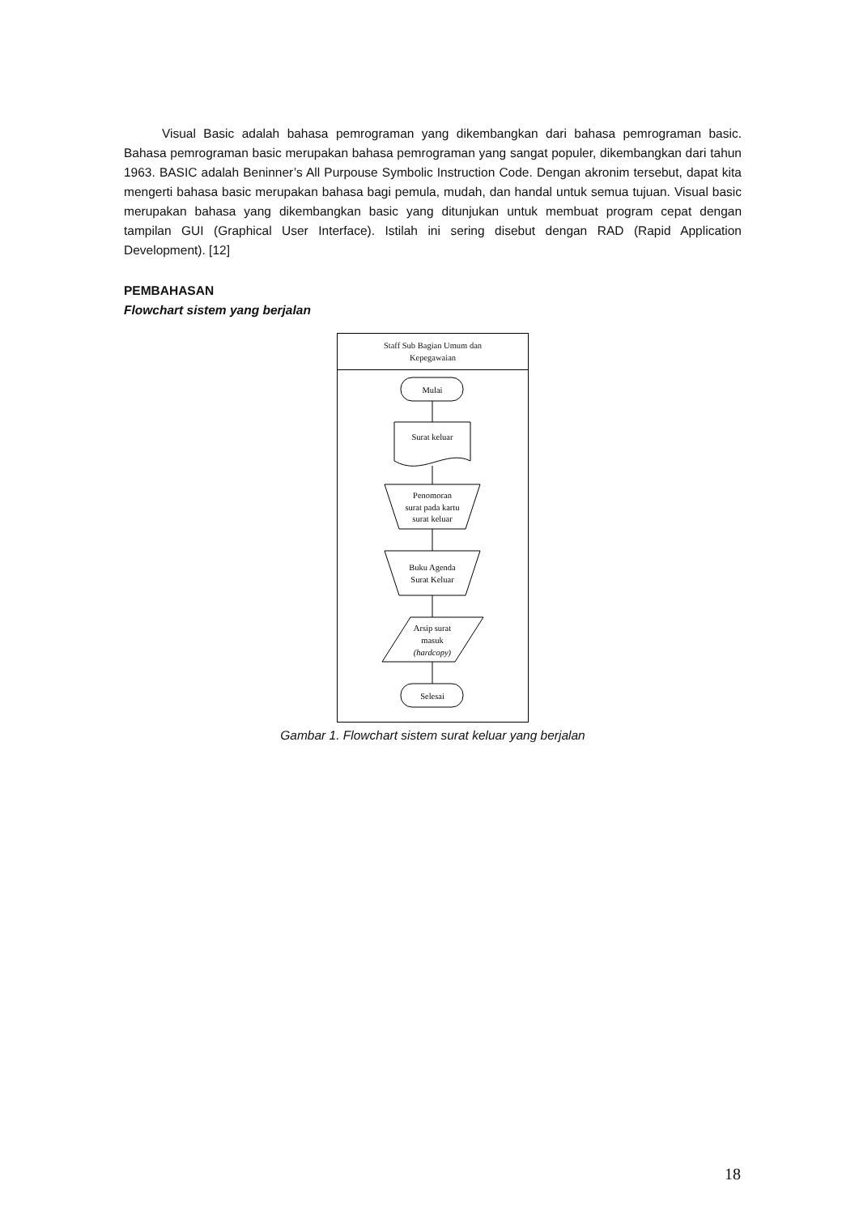Visual Basic adalah bahasa pemrograman yang dikembangkan dari bahasa pemrograman basic. Bahasa pemrograman basic merupakan bahasa pemrograman yang sangat populer, dikembangkan dari tahun 1963. BASIC adalah Beninner’s All Purpouse Symbolic Instruction Code. Dengan akronim tersebut, dapat kita mengerti bahasa basic merupakan bahasa bagi pemula, mudah, dan handal untuk semua tujuan. Visual basic merupakan bahasa yang dikembangkan basic yang ditunjukan untuk membuat program cepat dengan tampilan GUI (Graphical User Interface). Istilah ini sering disebut dengan RAD (Rapid Application Development). [12]
PEMBAHASAN
Flowchart sistem yang berjalan
Staff Sub Bagian Umum dan
Kepegawaian
Mulai
Surat keluar
Penomoran
surat pada kartu
surat keluar
Buku Agenda
Surat Keluar
Arsip surat
masuk
(hardcopy)
Selesai
Gambar 1. Flowchart sistem surat keluar yang berjalan
18